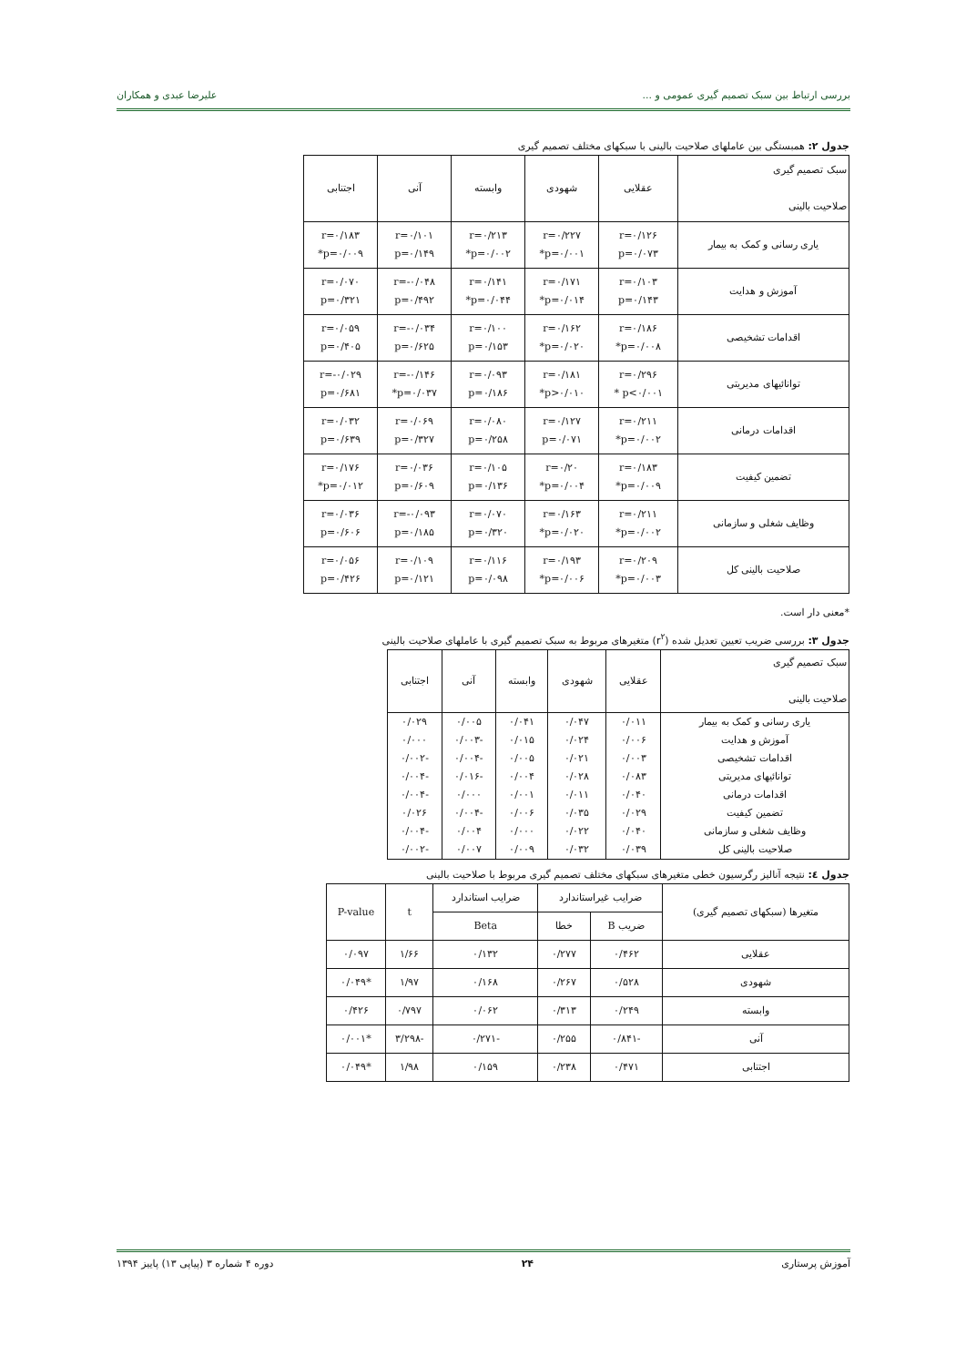بررسی ارتباط بین سبک تصمیم گیری عمومی و ... علیرضا عبدی و همکاران
جدول ۲: همبستگی بین عاملهای صلاحیت بالینی با سبکهای مختلف تصمیم گیری
| سبک تصمیم گیری صلاحیت بالینی | عقلایی | شهودی | وابسته | آنی | اجتنابی |
| یاری رسانی و کمک به بیمار | r=۰/۱۲۶ p=۰/۰۷۳ | r=۰/۲۲۷ p=۰/۰۰۱* | r=۰/۲۱۳ p=۰/۰۰۲* | r=۰/۱۰۱ p=۰/۱۴۹ | r=۰/۱۸۳ p=۰/۰۰۹* |
| آموزش و هدایت | r=۰/۱۰۳ p=۰/۱۴۳ | r=۰/۱۷۱ p=۰/۰۱۴* | r=۰/۱۴۱ p=۰/۰۴۴* | r=-۰/۰۴۸ p=۰/۴۹۲ | r=۰/۰۷۰ p=۰/۳۲۱ |
| اقدامات تشخیصی | r=۰/۱۸۶ p=۰/۰۰۸* | r=۰/۱۶۲ p=۰/۰۲۰* | r=۰/۱۰۰ p=۰/۱۵۳ | r=-۰/۰۳۴ p=۰/۶۲۵ | r=۰/۰۵۹ p=۰/۴۰۵ |
| توانائیهای مدیریتی | r=۰/۲۹۶ p<۰/۰۰۱ * | r=۰/۱۸۱ p>۰/۰۱۰* | r=۰/۰۹۳ p=۰/۱۸۶ | r=-۰/۱۴۶ p=۰/۰۳۷* | r=-۰/۰۲۹ p=۰/۶۸۱ |
| اقدامات درمانی | r=۰/۲۱۱ p=۰/۰۰۲* | r=۰/۱۲۷ p=۰/۰۷۱ | r=۰/۰۸۰ p=۰/۲۵۸ | r=۰/۰۶۹ p=۰/۳۲۷ | r=۰/۰۳۲ p=۰/۶۳۹ |
| تضمین کیفیت | r=۰/۱۸۳ p=۰/۰۰۹* | r=۰/۲۰ p=۰/۰۰۴* | r=۰/۱۰۵ p=۰/۱۳۶ | r=۰/۰۳۶ p=۰/۶۰۹ | r=۰/۱۷۶ p=۰/۰۱۲* |
| وظایف شغلی و سازمانی | r=۰/۲۱۱ p=۰/۰۰۲* | r=۰/۱۶۳ p=۰/۰۲۰* | r=۰/۰۷۰ p=۰/۳۲۰ | r=-۰/۰۹۳ p=۰/۱۸۵ | r=۰/۰۳۶ p=۰/۶۰۶ |
| صلاحیت بالینی کل | r=۰/۲۰۹ p=۰/۰۰۳* | r=۰/۱۹۳ p=۰/۰۰۶* | r=۰/۱۱۶ p=۰/۰۹۸ | r=۰/۱۰۹ p=۰/۱۲۱ | r=۰/۰۵۶ p=۰/۴۲۶ |
*معنی دار است.
جدول ۳: بررسی ضریب تعیین تعدیل شده (r<sup>۲</sup>) متغیرهای مربوط به سبک تصمیم گیری با عاملهای صلاحیت بالینی
| سبک تصمیم گیری صلاحیت بالینی | عقلایی | شهودی | وابسته | آنی | اجتنابی |
| یاری رسانی و کمک به بیمار | ۰/۰۱۱ | ۰/۰۴۷ | ۰/۰۴۱ | ۰/۰۰۵ | ۰/۰۲۹ |
| آموزش و هدایت | ۰/۰۰۶ | ۰/۰۲۴ | ۰/۰۱۵ | -۰/۰۰۳ | ۰/۰۰۰ |
| اقدامات تشخیصی | ۰/۰۰۳ | ۰/۰۲۱ | ۰/۰۰۵ | -۰/۰۰۴ | -۰/۰۰۲ |
| توانائیهای مدیریتی | ۰/۰۸۳ | ۰/۰۲۸ | ۰/۰۰۴ | -۰/۰۱۶ | -۰/۰۰۴ |
| اقدامات درمانی | ۰/۰۴۰ | ۰/۰۱۱ | ۰/۰۰۱ | ۰/۰۰۰ | -۰/۰۰۴ |
| تضمین کیفیت | ۰/۰۲۹ | ۰/۰۳۵ | ۰/۰۰۶ | -۰/۰۰۴ | ۰/۰۲۶ |
| وظایف شغلی و سازمانی | ۰/۰۴۰ | ۰/۰۲۲ | ۰/۰۰۰ | ۰/۰۰۴ | -۰/۰۰۴ |
| صلاحیت بالینی کل | ۰/۰۳۹ | ۰/۰۳۲ | ۰/۰۰۹ | ۰/۰۰۷ | -۰/۰۰۲ |
جدول ٤: نتیجه آنالیز رگرسیون خطی متغیرهای سبکهای مختلف تصمیم گیری مربوط با صلاحیت بالینی
| متغیرها (سبکهای تصمیم گیری) | ضرایب غیراستاندارد | | ضرایب استاندارد | t | P-value |
| | ضریب B | خطا | Beta | | |
| عقلایی | ۰/۴۶۲ | ۰/۲۷۷ | ۰/۱۳۲ | ۱/۶۶ | ۰/۰۹۷ |
| شهودی | ۰/۵۲۸ | ۰/۲۶۷ | ۰/۱۶۸ | ۱/۹۷ | *۰/۰۴۹ |
| وابسته | ۰/۲۴۹ | ۰/۳۱۳ | ۰/۰۶۲ | ۰/۷۹۷ | ۰/۴۲۶ |
| آنی | -۰/۸۴۱ | ۰/۲۵۵ | -۰/۲۷۱ | -۳/۲۹۸ | *۰/۰۰۱ |
| اجتنابی | ۰/۴۷۱ | ۰/۲۳۸ | ۰/۱۵۹ | ۱/۹۸ | *۰/۰۴۹ |
آموزش پرستاری ۲۴ دوره ۴ شماره ۳ (پیاپی ۱۳) پاییز ۱۳۹۴